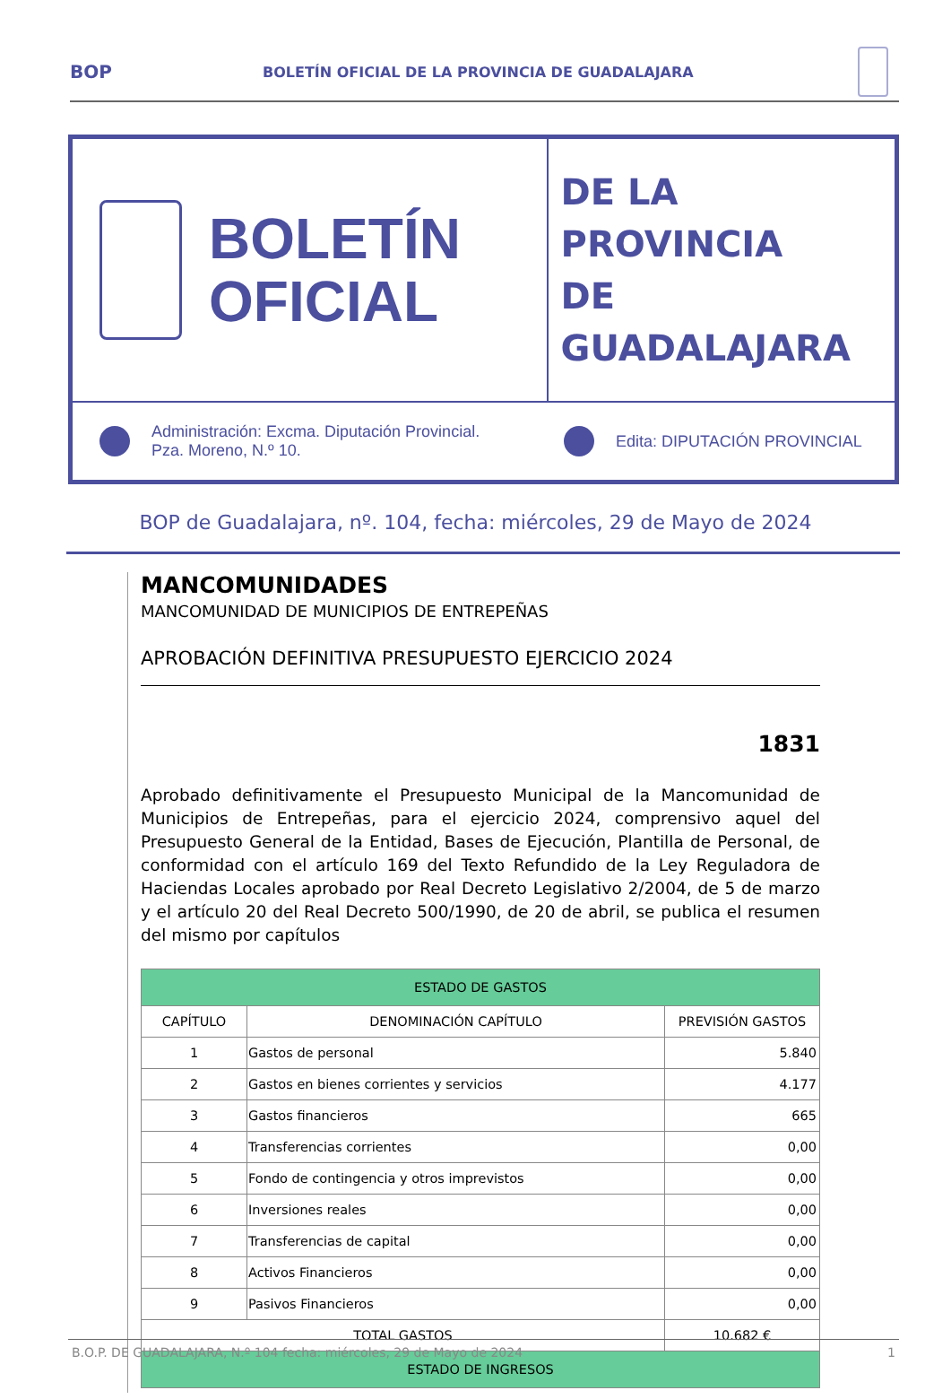BOP
BOLETÍN OFICIAL DE LA PROVINCIA DE GUADALAJARA
BOLETÍN
OFICIAL
DE LA PROVINCIA
DE GUADALAJARA
Administración: Excma. Diputación Provincial.
Pza. Moreno, N.º 10.
Edita: DIPUTACIÓN PROVINCIAL
BOP de Guadalajara, nº. 104, fecha: miércoles, 29 de Mayo de 2024
MANCOMUNIDADES
MANCOMUNIDAD DE MUNICIPIOS DE ENTREPEÑAS
APROBACIÓN DEFINITIVA PRESUPUESTO EJERCICIO 2024
1831
Aprobado definitivamente el Presupuesto Municipal de la Mancomunidad de Municipios de Entrepeñas, para el ejercicio 2024, comprensivo aquel del Presupuesto General de la Entidad, Bases de Ejecución, Plantilla de Personal, de conformidad con el artículo 169 del Texto Refundido de la Ley Reguladora de Haciendas Locales aprobado por Real Decreto Legislativo 2/2004, de 5 de marzo y el artículo 20 del Real Decreto 500/1990, de 20 de abril, se publica el resumen del mismo por capítulos
| ESTADO DE GASTOS | | |
| --- | --- | --- |
| CAPÍTULO | DENOMINACIÓN CAPÍTULO | PREVISIÓN GASTOS |
| 1 | Gastos de personal | 5.840 |
| 2 | Gastos en bienes corrientes y servicios | 4.177 |
| 3 | Gastos financieros | 665 |
| 4 | Transferencias corrientes | 0,00 |
| 5 | Fondo de contingencia y otros imprevistos | 0,00 |
| 6 | Inversiones reales | 0,00 |
| 7 | Transferencias de capital | 0,00 |
| 8 | Activos Financieros | 0,00 |
| 9 | Pasivos Financieros | 0,00 |
| TOTAL GASTOS | | 10.682 € |
| ESTADO DE INGRESOS | | |
B.O.P. DE GUADALAJARA, N.º 104 fecha: miércoles, 29 de Mayo de 2024 1